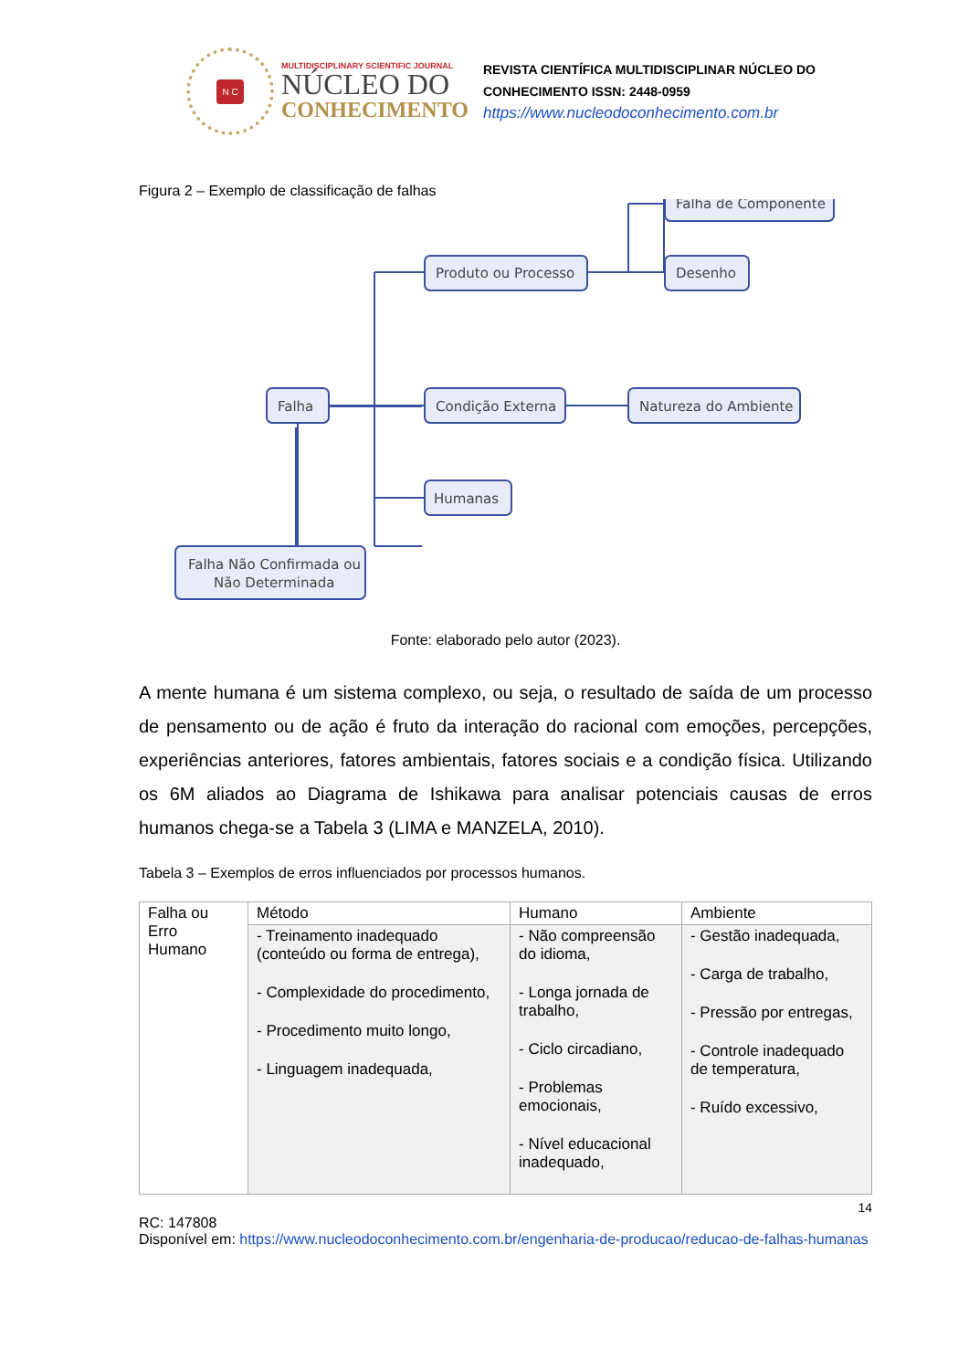N C
MULTIDISCIPLINARY SCIENTIFIC JOURNAL
NÚCLEO DO
CONHECIMENTO
REVISTA CIENTÍFICA MULTIDISCIPLINAR NÚCLEO DO
CONHECIMENTO ISSN: 2448-0959
https://www.nucleodoconhecimento.com.br
Figura 2 – Exemplo de classificação de falhas
Falha
Produto ou Processo
Condição Externa
Humanas
Falha Não Confirmada ou
Não Determinada
Natureza do Ambiente
Desenho
Falha de Componente
Fonte: elaborado pelo autor (2023).
A mente humana é um sistema complexo, ou seja, o resultado de saída de um processo de pensamento ou de ação é fruto da interação do racional com emoções, percepções, experiências anteriores, fatores ambientais, fatores sociais e a condição física. Utilizando os 6M aliados ao Diagrama de Ishikawa para analisar potenciais causas de erros humanos chega-se a Tabela 3 (LIMA e MANZELA, 2010).
Tabela 3 – Exemplos de erros influenciados por processos humanos.
| Falha ou Erro Humano | Método | Humano | Ambiente |
| | - Treinamento inadequado (conteúdo ou forma de entrega), - Complexidade do procedimento, - Procedimento muito longo, - Linguagem inadequada, | - Não compreensão do idioma, - Longa jornada de trabalho, - Ciclo circadiano, - Problemas emocionais, - Nível educacional inadequado, | - Gestão inadequada, - Carga de trabalho, - Pressão por entregas, - Controle inadequado de temperatura, - Ruído excessivo, |
14
RC: 147808
Disponível em: https://www.nucleodoconhecimento.com.br/engenharia-de-producao/reducao-de-falhas-humanas